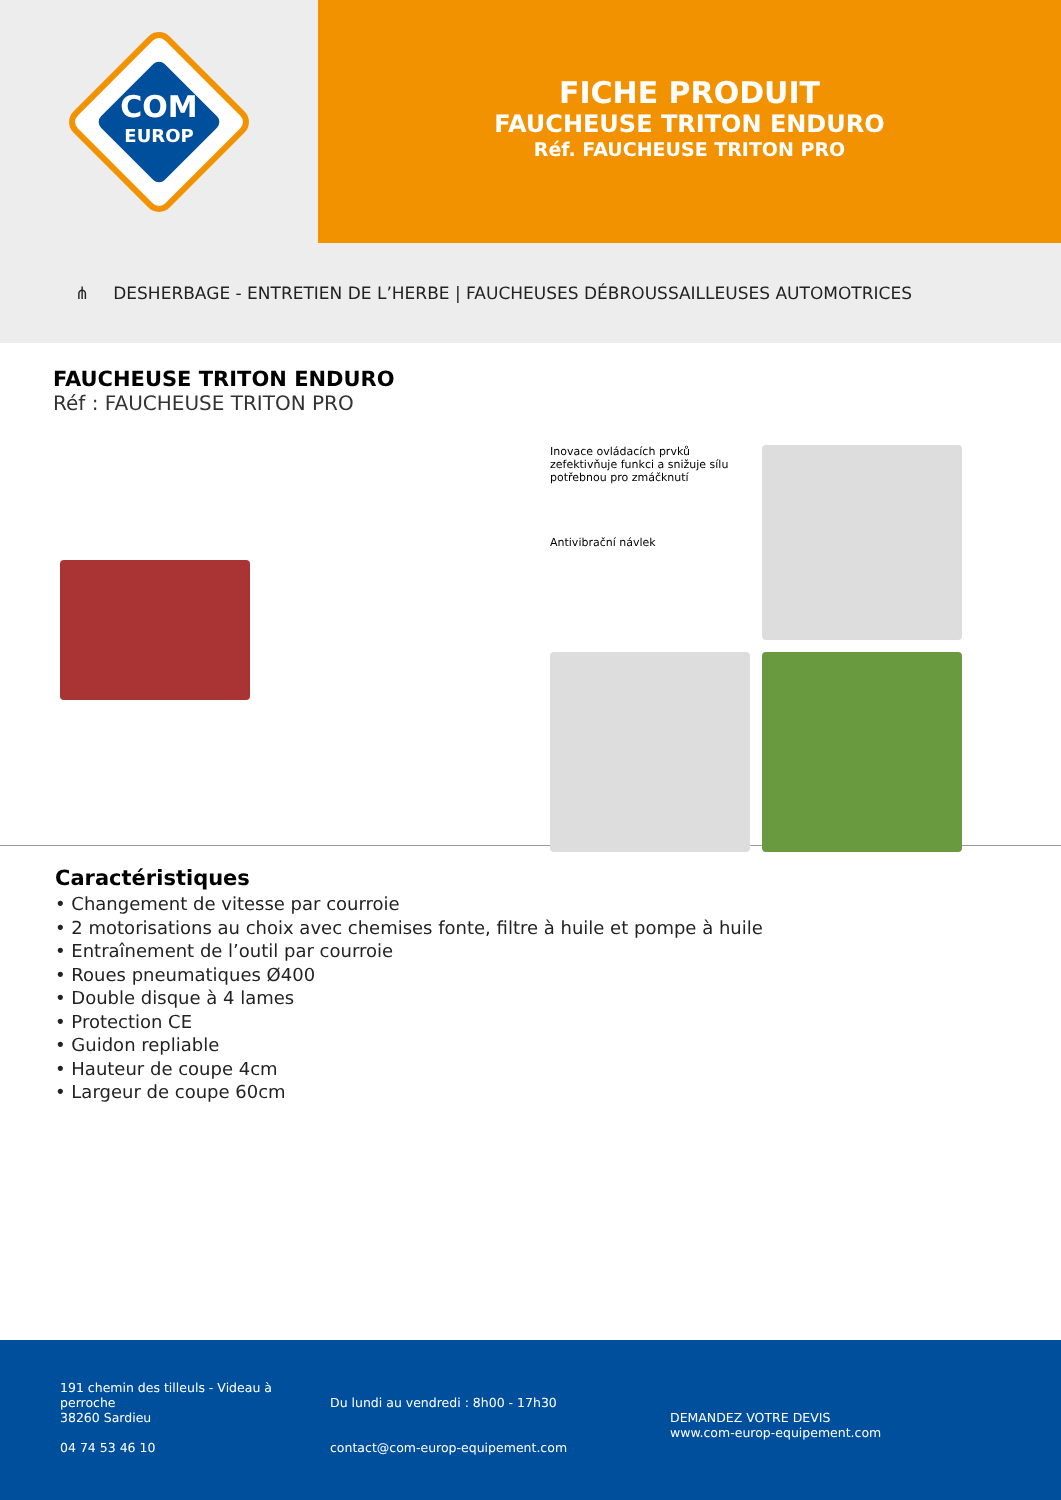COM
EUROP
FICHE PRODUIT
FAUCHEUSE TRITON ENDURO
Réf. FAUCHEUSE TRITON PRO
⋔ DESHERBAGE - ENTRETIEN DE L’HERBE | FAUCHEUSES DÉBROUSSAILLEUSES AUTOMOTRICES
FAUCHEUSE TRITON ENDURO
Réf : FAUCHEUSE TRITON PRO
Inovace ovládacích prvků zefektivňuje funkci a snižuje sílu potřebnou pro zmáčknutí
Antivibrační návlek
Caractéristiques
• Changement de vitesse par courroie
• 2 motorisations au choix avec chemises fonte, filtre à huile et pompe à huile
• Entraînement de l’outil par courroie
• Roues pneumatiques Ø400
• Double disque à 4 lames
• Protection CE
• Guidon repliable
• Hauteur de coupe 4cm
• Largeur de coupe 60cm
191 chemin des tilleuls - Videau à perroche
38260 Sardieu
04 74 53 46 10
Du lundi au vendredi : 8h00 - 17h30
contact@com-europ-equipement.com
DEMANDEZ VOTRE DEVIS
www.com-europ-equipement.com